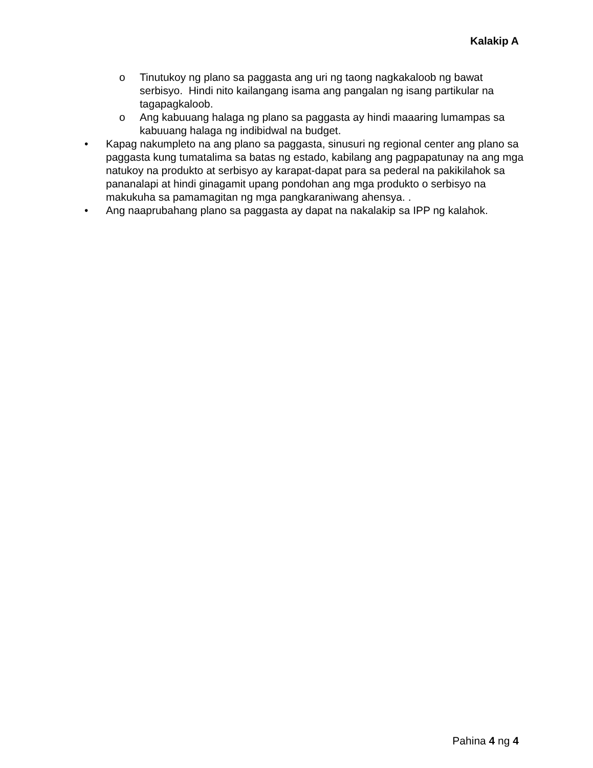Kalakip A
o Tinutukoy ng plano sa paggasta ang uri ng taong nagkakaloob ng bawat serbisyo. Hindi nito kailangang isama ang pangalan ng isang partikular na tagapagkaloob.
o Ang kabuuang halaga ng plano sa paggasta ay hindi maaaring lumampas sa kabuuang halaga ng indibidwal na budget.
• Kapag nakumpleto na ang plano sa paggasta, sinusuri ng regional center ang plano sa paggasta kung tumatalima sa batas ng estado, kabilang ang pagpapatunay na ang mga natukoy na produkto at serbisyo ay karapat-dapat para sa pederal na pakikilahok sa pananalapi at hindi ginagamit upang pondohan ang mga produkto o serbisyo na makukuha sa pamamagitan ng mga pangkaraniwang ahensya. .
• Ang naaprubahang plano sa paggasta ay dapat na nakalakip sa IPP ng kalahok.
Pahina 4 ng 4